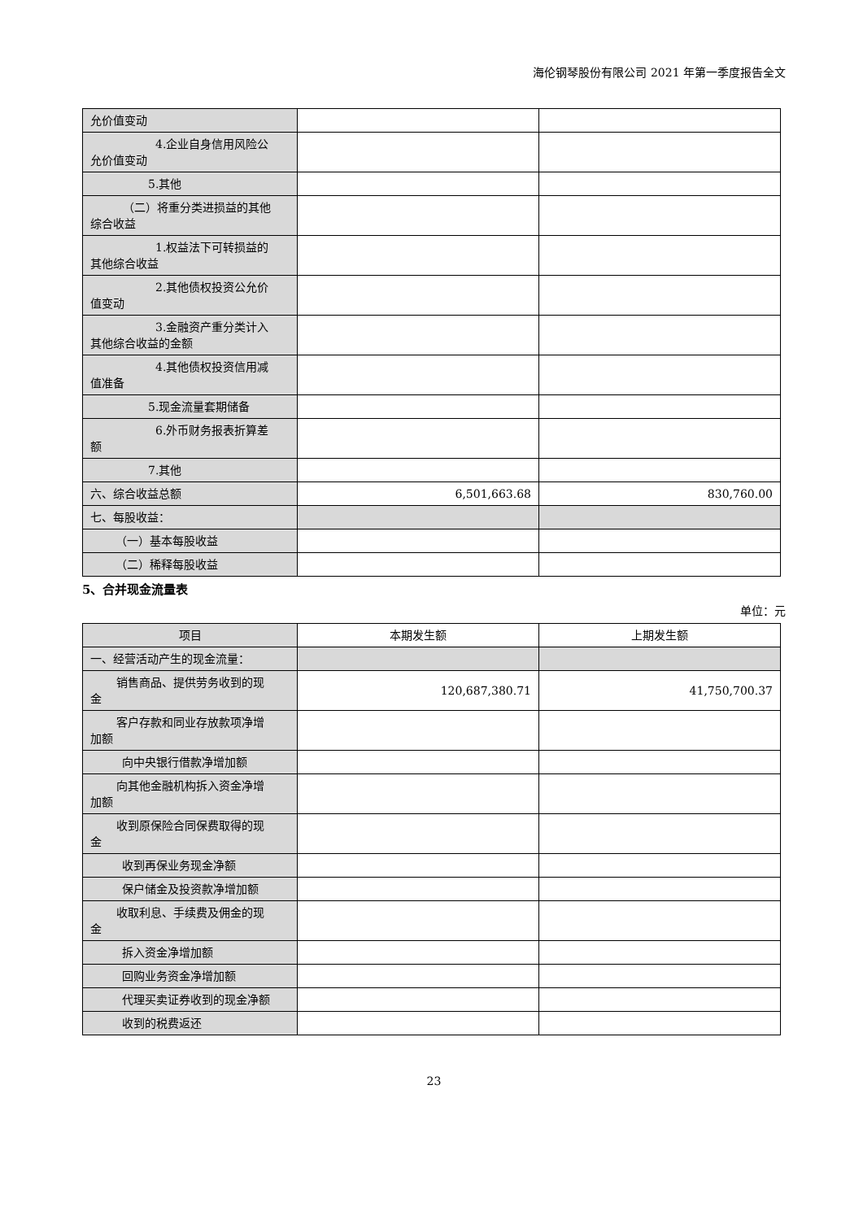海伦钢琴股份有限公司 2021 年第一季度报告全文
| 允价值变动 | | |
| 4.企业自身信用风险公 允价值变动 | | |
| 5.其他 | | |
| （二）将重分类进损益的其他 综合收益 | | |
| 1.权益法下可转损益的 其他综合收益 | | |
| 2.其他债权投资公允价 值变动 | | |
| 3.金融资产重分类计入 其他综合收益的金额 | | |
| 4.其他债权投资信用减 值准备 | | |
| 5.现金流量套期储备 | | |
| 6.外币财务报表折算差 额 | | |
| 7.其他 | | |
| 六、综合收益总额 | 6,501,663.68 | 830,760.00 |
| 七、每股收益： | | |
| （一）基本每股收益 | | |
| （二）稀释每股收益 | | |
5、合并现金流量表
单位：元
| 项目 | 本期发生额 | 上期发生额 |
| --- | --- | --- |
| 一、经营活动产生的现金流量： | | |
| 销售商品、提供劳务收到的现 金 | 120,687,380.71 | 41,750,700.37 |
| 客户存款和同业存放款项净增 加额 | | |
| 向中央银行借款净增加额 | | |
| 向其他金融机构拆入资金净增 加额 | | |
| 收到原保险合同保费取得的现 金 | | |
| 收到再保业务现金净额 | | |
| 保户储金及投资款净增加额 | | |
| 收取利息、手续费及佣金的现 金 | | |
| 拆入资金净增加额 | | |
| 回购业务资金净增加额 | | |
| 代理买卖证券收到的现金净额 | | |
| 收到的税费返还 | | |
23